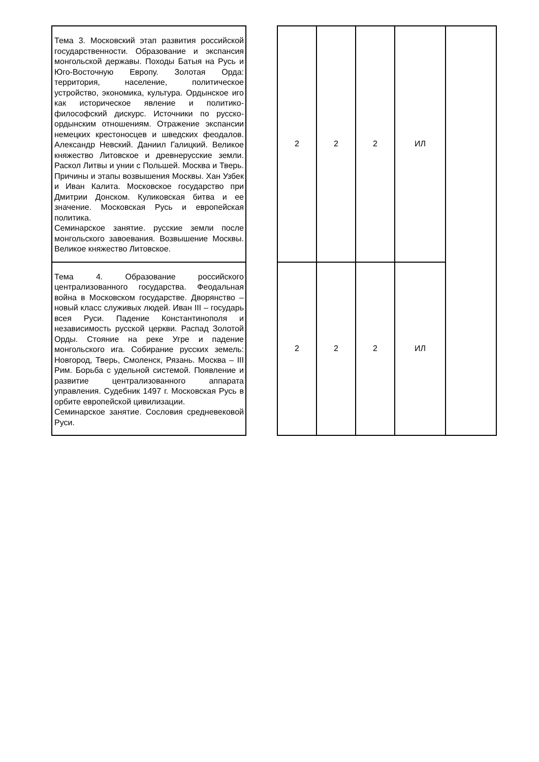| Тема 3. Московский этап развития российской государственности. Образование и экспансия монгольской державы. Походы Батыя на Русь и Юго-Восточную Европу. Золотая Орда: территория, население, политическое устройство, экономика, культура. Ордынское иго как историческое явление и политико-философский дискурс. Источники по русско-ордынским отношениям. Отражение экспансии немецких крестоносцев и шведских феодалов. Александр Невский. Даниил Галицкий. Великое княжество Литовское и древнерусские земли. Раскол Литвы и унии с Польшей. Москва и Тверь. Причины и этапы возвышения Москвы. Хан Узбек и Иван Калита. Московское государство при Дмитрии Донском. Куликовская битва и ее значение. Московская Русь и европейская политика. Семинарское занятие. русские земли после монгольского завоевания. Возвышение Москвы. Великое княжество Литовское. | | 2 | 2 | 2 | ИЛ | |
| Тема 4. Образование российского централизованного государства. Феодальная война в Московском государстве. Дворянство – новый класс служивых людей. Иван III – государь всея Руси. Падение Константинополя и независимость русской церкви. Распад Золотой Орды. Стояние на реке Угре и падение монгольского ига. Собирание русских земель: Новгород, Тверь, Смоленск, Рязань. Москва – III Рим. Борьба с удельной системой. Появление и развитие централизованного аппарата управления. Судебник 1497 г. Московская Русь в орбите европейской цивилизации. Семинарское занятие. Сословия средневековой Руси. | | 2 | 2 | 2 | ИЛ | |